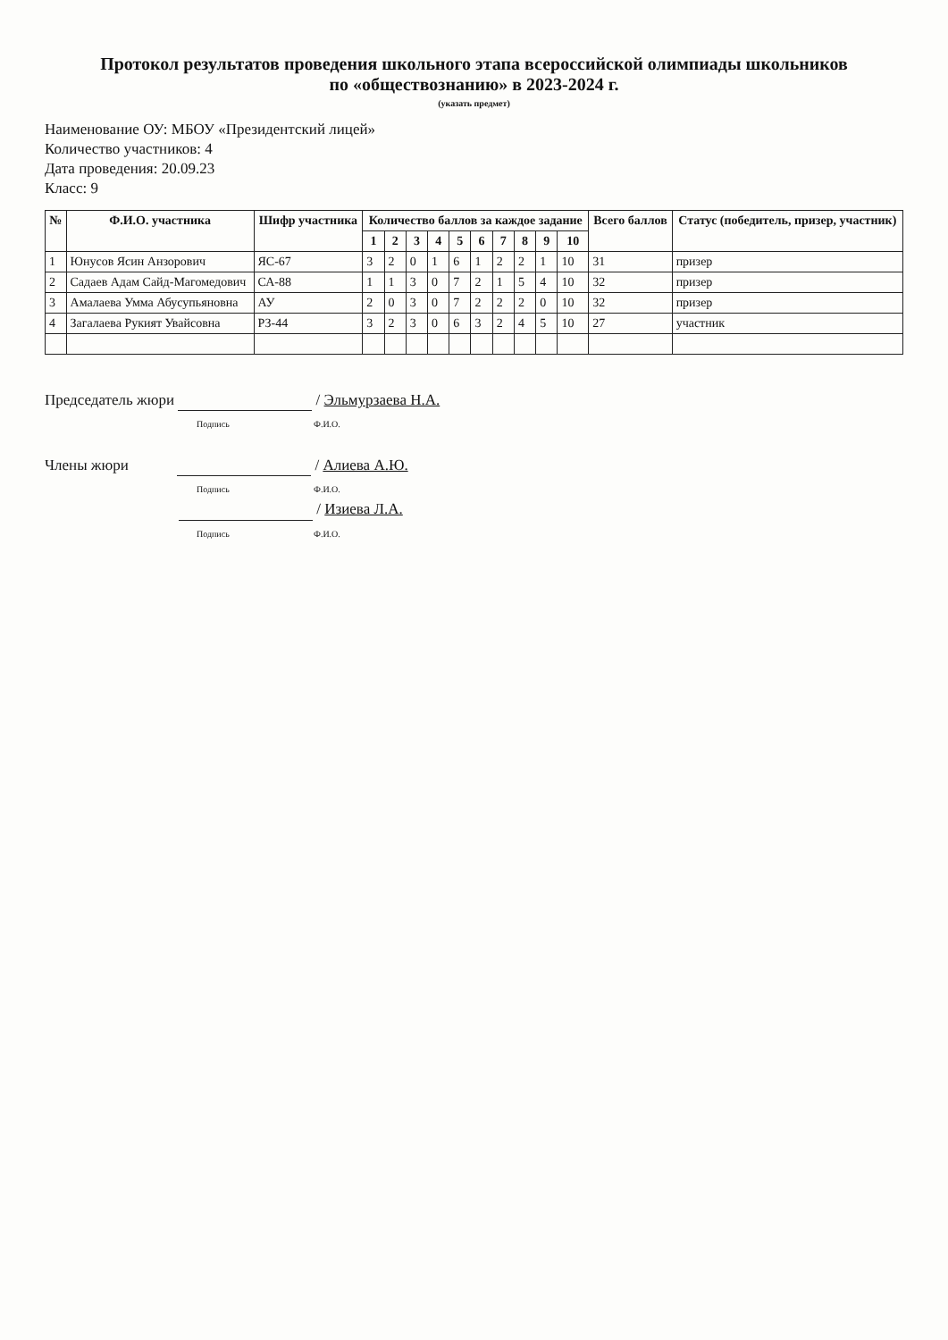Протокол результатов проведения школьного этапа всероссийской олимпиады школьников
по «обществознанию» в 2023-2024 г.
(указать предмет)
Наименование ОУ: МБОУ «Президентский лицей»
Количество участников: 4
Дата проведения: 20.09.23
Класс: 9
| № | Ф.И.О. участника | Шифр участника | Количество баллов за каждое задание | | | | | | | | | | Всего баллов | Статус (победитель, призер, участник) |
| --- | --- | --- | --- | --- | --- | --- | --- | --- | --- | --- | --- | --- | --- | --- |
| | | | 1 | 2 | 3 | 4 | 5 | 6 | 7 | 8 | 9 | 10 | | |
| 1 | Юнусов Ясин Анзорович | ЯС-67 | 3 | 2 | 0 | 1 | 6 | 1 | 2 | 2 | 1 | 10 | 31 | призер |
| 2 | Садаев Адам Сайд-Магомедович | СА-88 | 1 | 1 | 3 | 0 | 7 | 2 | 1 | 5 | 4 | 10 | 32 | призер |
| 3 | Амалаева Умма Абусупьяновна | АУ | 2 | 0 | 3 | 0 | 7 | 2 | 2 | 2 | 0 | 10 | 32 | призер |
| 4 | Загалаева Рукият Увайсовна | РЗ-44 | 3 | 2 | 3 | 0 | 6 | 3 | 2 | 4 | 5 | 10 | 27 | участник |
Председатель жюри / Эльмурзаева Н.А.
Подпись Ф.И.О.
Члены жюри / Алиева А.Ю.
Подпись Ф.И.О.
/ Изиева Л.А.
Подпись Ф.И.О.